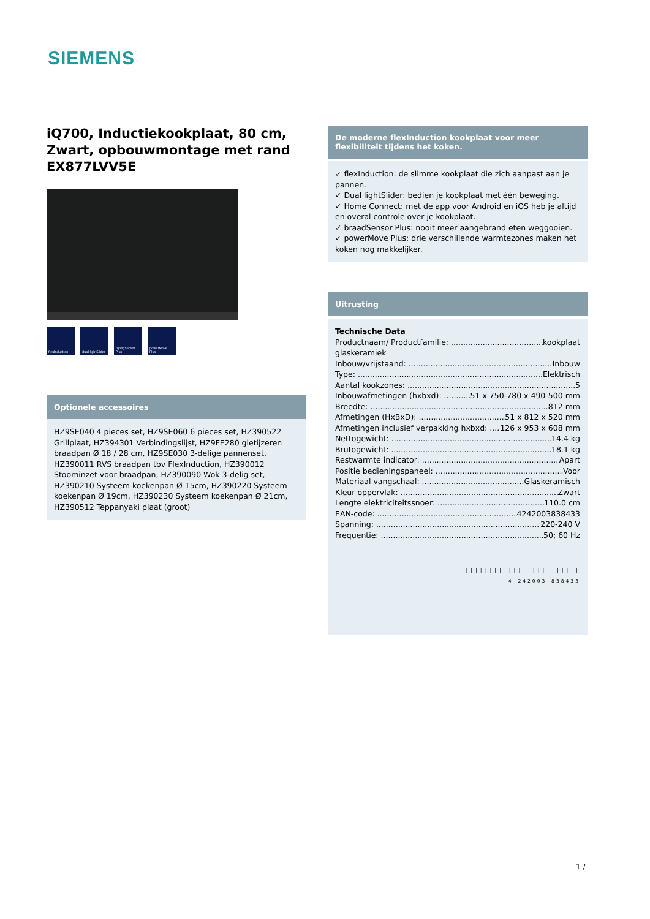SIEMENS
iQ700, Inductiekookplaat, 80 cm, Zwart, opbouwmontage met rand EX877LVV5E
flexInduction dual lightSlider
fryingSensor Plus
powerMove Plus
Optionele accessoires
HZ9SE040 4 pieces set, HZ9SE060 6 pieces set, HZ390522 Grillplaat, HZ394301 Verbindingslijst, HZ9FE280 gietijzeren braadpan Ø 18 / 28 cm, HZ9SE030 3-delige pannenset, HZ390011 RVS braadpan tbv FlexInduction, HZ390012 Stoominzet voor braadpan, HZ390090 Wok 3-delig set, HZ390210 Systeem koekenpan Ø 15cm, HZ390220 Systeem koekenpan Ø 19cm, HZ390230 Systeem koekenpan Ø 21cm, HZ390512 Teppanyaki plaat (groot)
De moderne flexInduction kookplaat voor meer flexibiliteit tijdens het koken.
✓ flexInduction: de slimme kookplaat die zich aanpast aan je pannen.
✓ Dual lightSlider: bedien je kookplaat met één beweging.
✓ Home Connect: met de app voor Android en iOS heb je altijd en overal controle over je kookplaat.
✓ braadSensor Plus: nooit meer aangebrand eten weggooien.
✓ powerMove Plus: drie verschillende warmtezones maken het koken nog makkelijker.
Uitrusting
Technische Data
Productnaam/ Productfamilie: kookplaat
glaskeramiek
Inbouw/vrijstaand: Inbouw
Type: Elektrisch
Aantal kookzones: 5
Inbouwafmetingen (hxbxd): 51 x 750-780 x 490-500 mm
Breedte: 812 mm
Afmetingen (HxBxD): 51 x 812 x 520 mm
Afmetingen inclusief verpakking hxbxd: 126 x 953 x 608 mm
Nettogewicht: 14.4 kg
Brutogewicht: 18.1 kg
Restwarmte indicator: Apart
Positie bedieningspaneel: Voor
Materiaal vangschaal: Glaskeramisch
Kleur oppervlak: Zwart
Lengte elektriciteitssnoer: 110.0 cm
EAN-code: 4242003838433
Spanning: 220-240 V
Frequentie: 50; 60 Hz
||||||||||||||||||||||||
4 242003 838433
1 /